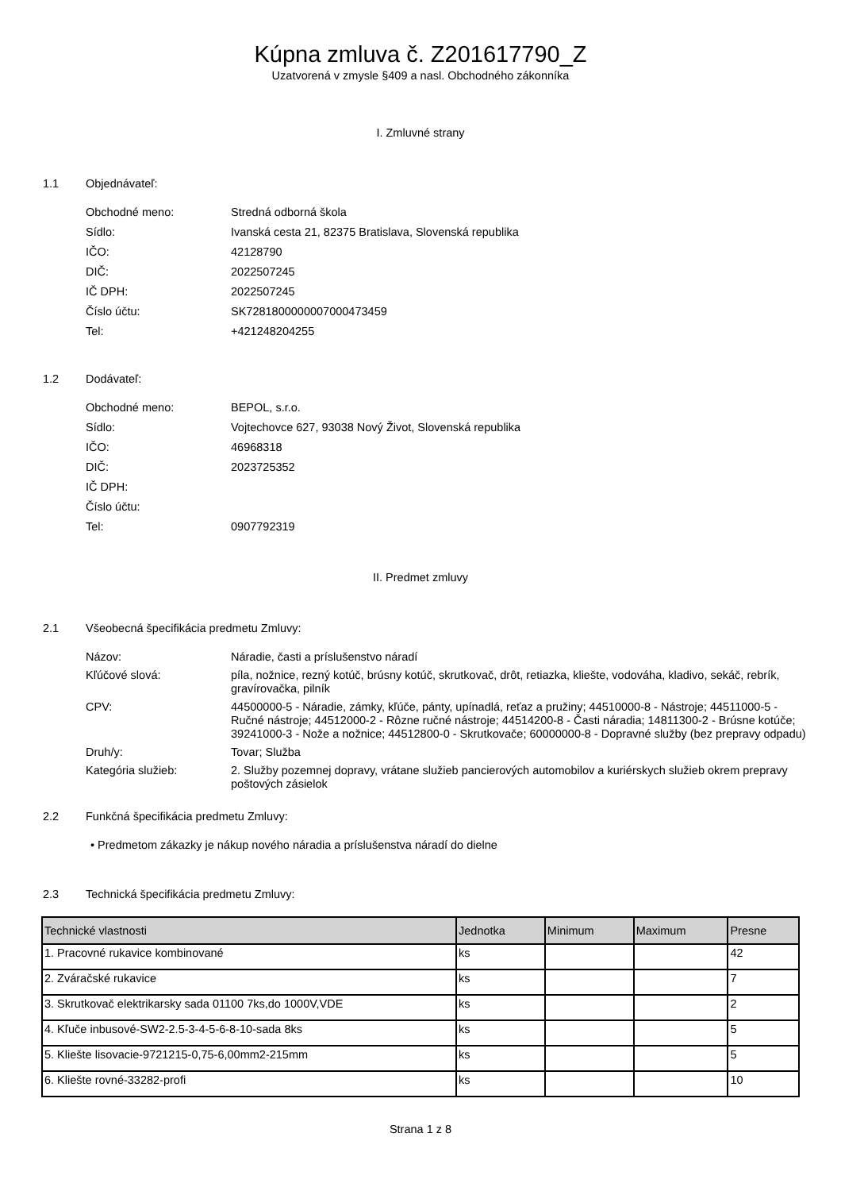Kúpna zmluva č. Z201617790_Z
Uzatvorená v zmysle §409 a nasl. Obchodného zákonníka
I. Zmluvné strany
1.1 Objednávateľ:
Obchodné meno: Stredná odborná škola
Sídlo: Ivanská cesta 21, 82375 Bratislava, Slovenská republika
IČO: 42128790
DIČ: 2022507245
IČ DPH: 2022507245
Číslo účtu: SK7281800000007000473459
Tel: +421248204255
1.2 Dodávateľ:
Obchodné meno: BEPOL, s.r.o.
Sídlo: Vojtechovce 627, 93038 Nový Život, Slovenská republika
IČO: 46968318
DIČ: 2023725352
IČ DPH:
Číslo účtu:
Tel: 0907792319
II. Predmet zmluvy
2.1 Všeobecná špecifikácia predmetu Zmluvy:
Názov: Náradie, časti a príslušenstvo náradí
Kľúčové slová: píla, nožnice, rezný kotúč, brúsny kotúč, skrutkovač, drôt, retiazka, kliešte, vodováha, kladivo, sekáč, rebrík, gravírovačka, pilník
CPV: 44500000-5 - Náradie, zámky, kľúče, pánty, upínadlá, reťaz a pružiny; 44510000-8 - Nástroje; 44511000-5 - Ručné nástroje; 44512000-2 - Rôzne ručné nástroje; 44514200-8 - Časti náradia; 14811300-2 - Brúsne kotúče; 39241000-3 - Nože a nožnice; 44512800-0 - Skrutkovače; 60000000-8 - Dopravné služby (bez prepravy odpadu)
Druh/y: Tovar; Služba
Kategória služieb: 2. Služby pozemnej dopravy, vrátane služieb pancierových automobilov a kuriérskych služieb okrem prepravy poštových zásielok
2.2 Funkčná špecifikácia predmetu Zmluvy:
• Predmetom zákazky je nákup nového náradia a príslušenstva náradí do dielne
2.3 Technická špecifikácia predmetu Zmluvy:
| Technické vlastnosti | Jednotka | Minimum | Maximum | Presne |
| --- | --- | --- | --- | --- |
| 1. Pracovné rukavice kombinované | ks | | | 42 |
| 2. Zváračské rukavice | ks | | | 7 |
| 3. Skrutkovač elektrikarsky sada 01100 7ks,do 1000V,VDE | ks | | | 2 |
| 4. Kľuče inbusové-SW2-2.5-3-4-5-6-8-10-sada 8ks | ks | | | 5 |
| 5. Kliešte lisovacie-9721215-0,75-6,00mm2-215mm | ks | | | 5 |
| 6. Kliešte rovné-33282-profi | ks | | | 10 |
Strana 1 z 8